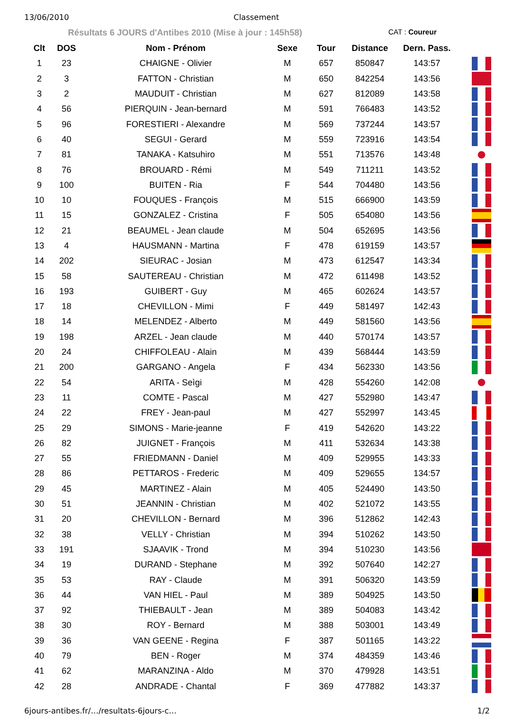13/06/2010 Classement
Résultats 6 JOURS d'Antibes 2010 (Mise à jour : 145h58) CAT : Coureur
| Clt | DOS | Nom - Prénom | Sexe | Tour | Distance | Dern. Pass. | |
| --- | --- | --- | --- | --- | --- | --- | --- |
| 1 | 23 | CHAIGNE - Olivier | M | 657 | 850847 | 143:57 | |
| 2 | 3 | FATTON - Christian | M | 650 | 842254 | 143:56 | |
| 3 | 2 | MAUDUIT - Christian | M | 627 | 812089 | 143:58 | |
| 4 | 56 | PIERQUIN - Jean-bernard | M | 591 | 766483 | 143:52 | |
| 5 | 96 | FORESTIERI - Alexandre | M | 569 | 737244 | 143:57 | |
| 6 | 40 | SEGUI - Gerard | M | 559 | 723916 | 143:54 | |
| 7 | 81 | TANAKA - Katsuhiro | M | 551 | 713576 | 143:48 | |
| 8 | 76 | BROUARD - Rémi | M | 549 | 711211 | 143:52 | |
| 9 | 100 | BUITEN - Ria | F | 544 | 704480 | 143:56 | |
| 10 | 10 | FOUQUES - François | M | 515 | 666900 | 143:59 | |
| 11 | 15 | GONZALEZ - Cristina | F | 505 | 654080 | 143:56 | |
| 12 | 21 | BEAUMEL - Jean claude | M | 504 | 652695 | 143:56 | |
| 13 | 4 | HAUSMANN - Martina | F | 478 | 619159 | 143:57 | |
| 14 | 202 | SIEURAC - Josian | M | 473 | 612547 | 143:34 | |
| 15 | 58 | SAUTEREAU - Christian | M | 472 | 611498 | 143:52 | |
| 16 | 193 | GUIBERT - Guy | M | 465 | 602624 | 143:57 | |
| 17 | 18 | CHEVILLON - Mimi | F | 449 | 581497 | 142:43 | |
| 18 | 14 | MELENDEZ - Alberto | M | 449 | 581560 | 143:56 | |
| 19 | 198 | ARZEL - Jean claude | M | 440 | 570174 | 143:57 | |
| 20 | 24 | CHIFFOLEAU - Alain | M | 439 | 568444 | 143:59 | |
| 21 | 200 | GARGANO - Angela | F | 434 | 562330 | 143:56 | |
| 22 | 54 | ARITA - Seìgi | M | 428 | 554260 | 142:08 | |
| 23 | 11 | COMTE - Pascal | M | 427 | 552980 | 143:47 | |
| 24 | 22 | FREY - Jean-paul | M | 427 | 552997 | 143:45 | |
| 25 | 29 | SIMONS - Marie-jeanne | F | 419 | 542620 | 143:22 | |
| 26 | 82 | JUIGNET - François | M | 411 | 532634 | 143:38 | |
| 27 | 55 | FRIEDMANN - Daniel | M | 409 | 529955 | 143:33 | |
| 28 | 86 | PETTAROS - Frederic | M | 409 | 529655 | 134:57 | |
| 29 | 45 | MARTINEZ - Alain | M | 405 | 524490 | 143:50 | |
| 30 | 51 | JEANNIN - Christian | M | 402 | 521072 | 143:55 | |
| 31 | 20 | CHEVILLON - Bernard | M | 396 | 512862 | 142:43 | |
| 32 | 38 | VELLY - Christian | M | 394 | 510262 | 143:50 | |
| 33 | 191 | SJAAVIK - Trond | M | 394 | 510230 | 143:56 | |
| 34 | 19 | DURAND - Stephane | M | 392 | 507640 | 142:27 | |
| 35 | 53 | RAY - Claude | M | 391 | 506320 | 143:59 | |
| 36 | 44 | VAN HIEL - Paul | M | 389 | 504925 | 143:50 | |
| 37 | 92 | THIEBAULT - Jean | M | 389 | 504083 | 143:42 | |
| 38 | 30 | ROY - Bernard | M | 388 | 503001 | 143:49 | |
| 39 | 36 | VAN GEENE - Regina | F | 387 | 501165 | 143:22 | |
| 40 | 79 | BEN - Roger | M | 374 | 484359 | 143:46 | |
| 41 | 62 | MARANZINA - Aldo | M | 370 | 479928 | 143:51 | |
| 42 | 28 | ANDRADE - Chantal | F | 369 | 477882 | 143:37 | |
6jours-antibes.fr/…/resultats-6jours-c… 1/2